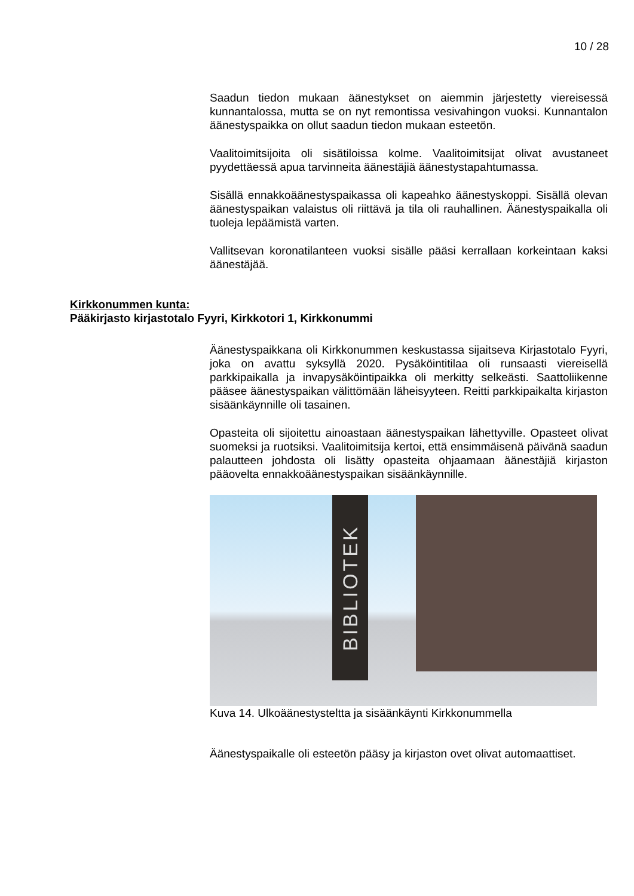10 / 28
Saadun tiedon mukaan äänestykset on aiemmin järjestetty viereisessä kunnantalossa, mutta se on nyt remontissa vesivahingon vuoksi. Kunnantalon äänestyspaikka on ollut saadun tiedon mukaan esteetön.
Vaalitoimitsijoita oli sisätiloissa kolme. Vaalitoimitsijat olivat avustaneet pyydettäessä apua tarvinneita äänestäjiä äänestystapahtumassa.
Sisällä ennakkoäänestyspaikassa oli kapeahko äänestyskoppi. Sisällä olevan äänestyspaikan valaistus oli riittävä ja tila oli rauhallinen. Äänestyspaikalla oli tuoleja lepäämistä varten.
Vallitsevan koronatilanteen vuoksi sisälle pääsi kerrallaan korkeintaan kaksi äänestäjää.
Äänestyspaikkana oli Kirkkonummen keskustassa sijaitseva Kirjastotalo Fyyri, joka on avattu syksyllä 2020. Pysäköintitilaa oli runsaasti viereisellä parkkipaikalla ja invapysäköintipaikka oli merkitty selkeästi. Saattoliikenne pääsee äänestyspaikan välittömään läheisyyteen. Reitti parkkipaikalta kirjaston sisäänkäynnille oli tasainen.
Opasteita oli sijoitettu ainoastaan äänestyspaikan lähettyville. Opasteet olivat suomeksi ja ruotsiksi. Vaalitoimitsija kertoi, että ensimmäisenä päivänä saadun palautteen johdosta oli lisätty opasteita ohjaamaan äänestäjiä kirjaston pääovelta ennakkoäänestyspaikan sisäänkäynnille.
BIBLIOTEK
Kuva 14. Ulkoäänestysteltta ja sisäänkäynti Kirkkonummella
Äänestyspaikalle oli esteetön pääsy ja kirjaston ovet olivat automaattiset.
Kirkkonummen kunta:
Pääkirjasto kirjastotalo Fyyri, Kirkkotori 1, Kirkkonummi